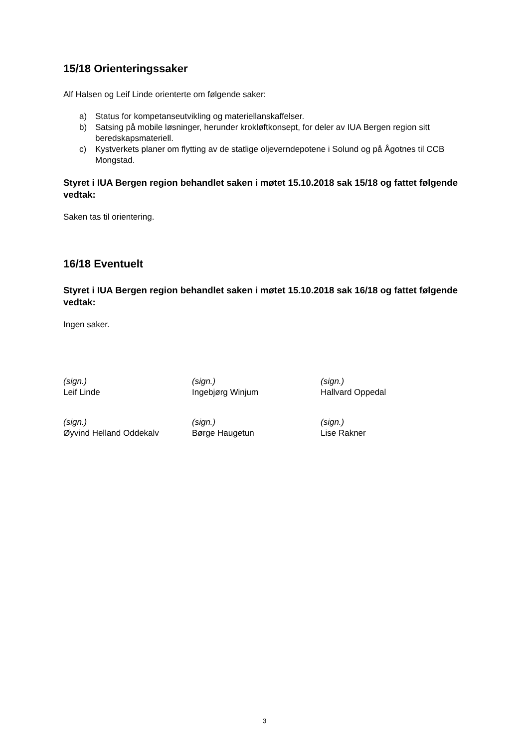15/18 Orienteringssaker
Alf Halsen og Leif Linde orienterte om følgende saker:
a) Status for kompetanseutvikling og materiellanskaffelser.
b) Satsing på mobile løsninger, herunder krokløftkonsept, for deler av IUA Bergen region sitt beredskapsmateriell.
c) Kystverkets planer om flytting av de statlige oljeverndepotene i Solund og på Ågotnes til CCB Mongstad.
Styret i IUA Bergen region behandlet saken i møtet 15.10.2018 sak 15/18 og fattet følgende vedtak:
Saken tas til orientering.
16/18 Eventuelt
Styret i IUA Bergen region behandlet saken i møtet 15.10.2018 sak 16/18 og fattet følgende vedtak:
Ingen saker.
(sign.)
Leif Linde
(sign.)
Ingebjørg Winjum
(sign.)
Hallvard Oppedal
(sign.)
Øyvind Helland Oddekalv
(sign.)
Børge Haugetun
(sign.)
Lise Rakner
3